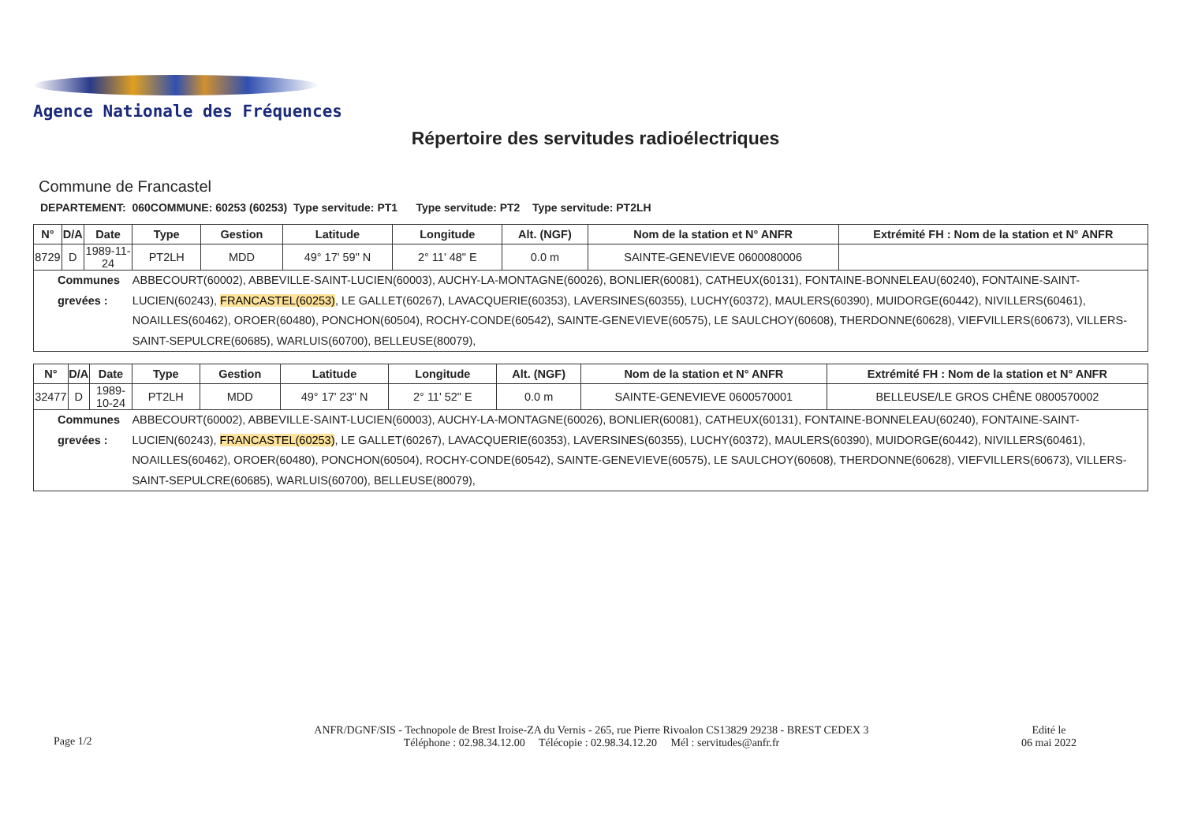Agence Nationale des Fréquences
Répertoire des servitudes radioélectriques
Commune de Francastel
DEPARTEMENT: 060COMMUNE: 60253 (60253) Type servitude: PT1 Type servitude: PT2 Type servitude: PT2LH
| N° | D/A | Date | Type | Gestion | Latitude | Longitude | Alt. (NGF) | Nom de la station et N° ANFR | Extrémité FH : Nom de la station et N° ANFR |
| --- | --- | --- | --- | --- | --- | --- | --- | --- | --- |
| 8729 | D | 1989-11-24 | PT2LH | MDD | 49° 17' 59" N | 2° 11' 48" E | 0.0 m | SAINTE-GENEVIEVE 0600080006 | |
| Communes grevées : | | | ABBECOURT(60002), ABBEVILLE-SAINT-LUCIEN(60003), AUCHY-LA-MONTAGNE(60026), BONLIER(60081), CATHEUX(60131), FONTAINE-BONNELEAU(60240), FONTAINE-SAINT-LUCIEN(60243), FRANCASTEL(60253) , LE GALLET(60267), LAVACQUERIE(60353), LAVERSINES(60355), LUCHY(60372), MAULERS(60390), MUIDORGE(60442), NIVILLERS(60461), NOAILLES(60462), OROER(60480), PONCHON(60504), ROCHY-CONDE(60542), SAINTE-GENEVIEVE(60575), LE SAULCHOY(60608), THERDONNE(60628), VIEFVILLERS(60673), VILLERS-SAINT-SEPULCRE(60685), WARLUIS(60700), BELLEUSE(80079), | | | | | | |
| N° | D/A | Date | Type | Gestion | Latitude | Longitude | Alt. (NGF) | Nom de la station et N° ANFR | Extrémité FH : Nom de la station et N° ANFR |
| --- | --- | --- | --- | --- | --- | --- | --- | --- | --- |
| 32477 | D | 1989-10-24 | PT2LH | MDD | 49° 17' 23" N | 2° 11' 52" E | 0.0 m | SAINTE-GENEVIEVE 0600570001 | BELLEUSE/LE GROS CHÊNE 0800570002 |
| Communes grevées : | | | ABBECOURT(60002), ABBEVILLE-SAINT-LUCIEN(60003), AUCHY-LA-MONTAGNE(60026), BONLIER(60081), CATHEUX(60131), FONTAINE-BONNELEAU(60240), FONTAINE-SAINT-LUCIEN(60243), FRANCASTEL(60253) , LE GALLET(60267), LAVACQUERIE(60353), LAVERSINES(60355), LUCHY(60372), MAULERS(60390), MUIDORGE(60442), NIVILLERS(60461), NOAILLES(60462), OROER(60480), PONCHON(60504), ROCHY-CONDE(60542), SAINTE-GENEVIEVE(60575), LE SAULCHOY(60608), THERDONNE(60628), VIEFVILLERS(60673), VILLERS-SAINT-SEPULCRE(60685), WARLUIS(60700), BELLEUSE(80079), | | | | | | |
Page 1/2
ANFR/DGNF/SIS - Technopole de Brest Iroise-ZA du Vernis - 265, rue Pierre Rivoalon CS13829 29238 - BREST CEDEX 3
Téléphone : 02.98.34.12.00 Télécopie : 02.98.34.12.20 Mél : servitudes@anfr.fr
Edité le
06 mai 2022